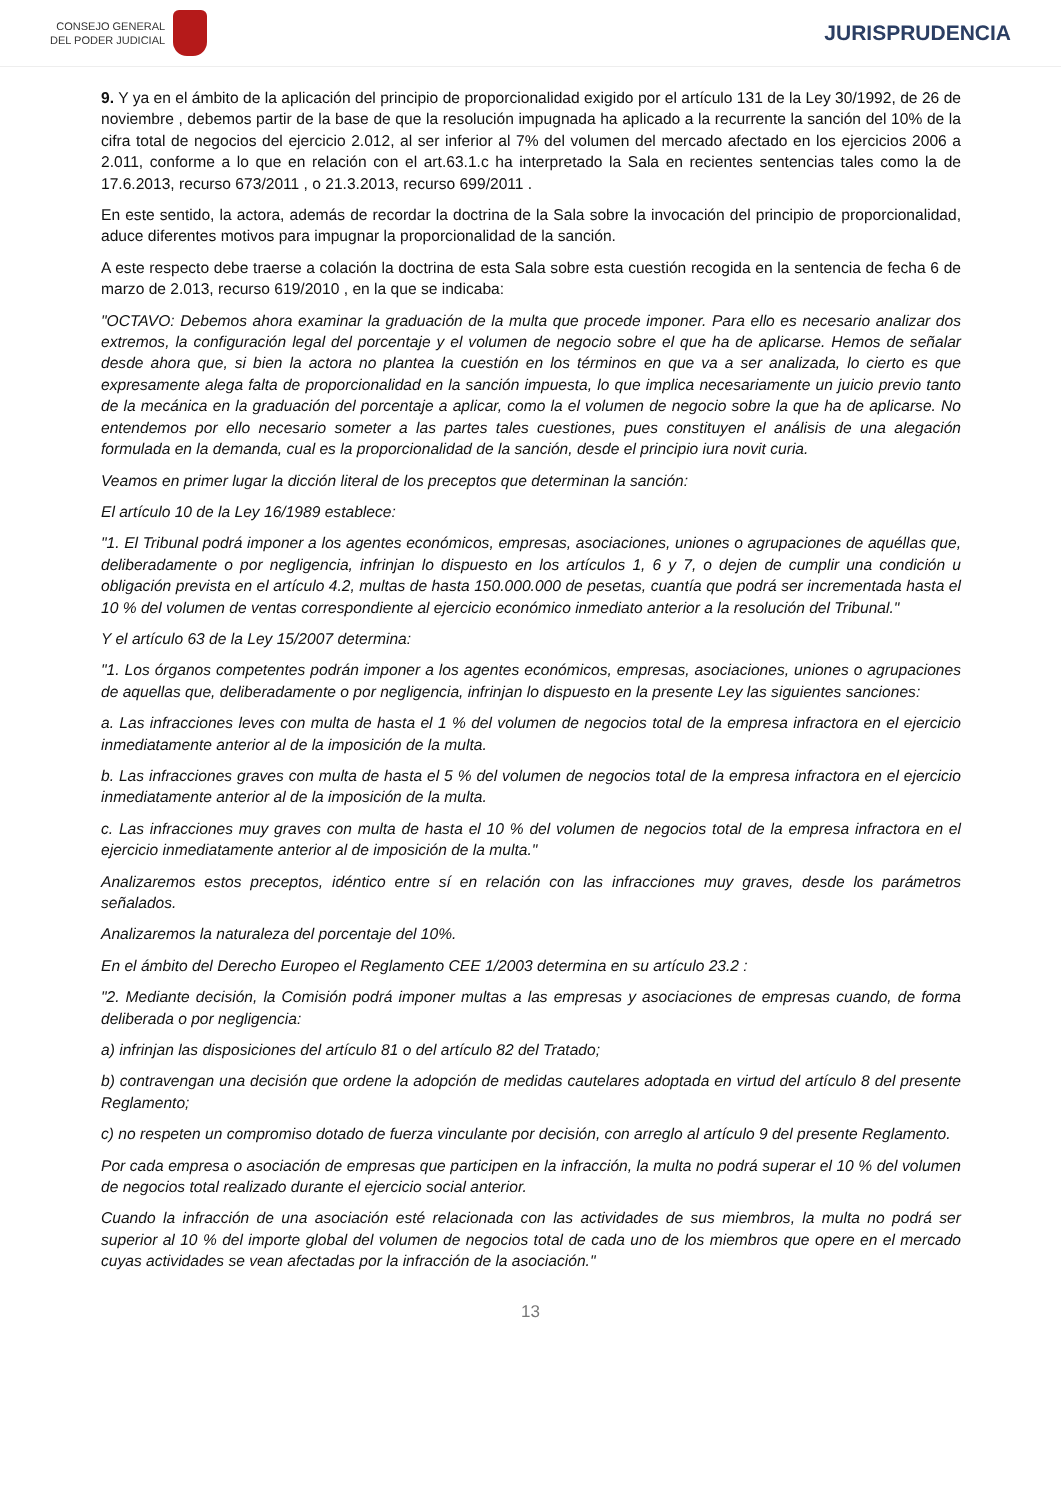CONSEJO GENERAL
DEL PODER JUDICIAL
JURISPRUDENCIA
9. Y ya en el ámbito de la aplicación del principio de proporcionalidad exigido por el artículo 131 de la Ley 30/1992, de 26 de noviembre , debemos partir de la base de que la resolución impugnada ha aplicado a la recurrente la sanción del 10% de la cifra total de negocios del ejercicio 2.012, al ser inferior al 7% del volumen del mercado afectado en los ejercicios 2006 a 2.011, conforme a lo que en relación con el art.63.1.c ha interpretado la Sala en recientes sentencias tales como la de 17.6.2013, recurso 673/2011 , o 21.3.2013, recurso 699/2011 .
En este sentido, la actora, además de recordar la doctrina de la Sala sobre la invocación del principio de proporcionalidad, aduce diferentes motivos para impugnar la proporcionalidad de la sanción.
A este respecto debe traerse a colación la doctrina de esta Sala sobre esta cuestión recogida en la sentencia de fecha 6 de marzo de 2.013, recurso 619/2010 , en la que se indicaba:
"OCTAVO: Debemos ahora examinar la graduación de la multa que procede imponer. Para ello es necesario analizar dos extremos, la configuración legal del porcentaje y el volumen de negocio sobre el que ha de aplicarse. Hemos de señalar desde ahora que, si bien la actora no plantea la cuestión en los términos en que va a ser analizada, lo cierto es que expresamente alega falta de proporcionalidad en la sanción impuesta, lo que implica necesariamente un juicio previo tanto de la mecánica en la graduación del porcentaje a aplicar, como la el volumen de negocio sobre la que ha de aplicarse. No entendemos por ello necesario someter a las partes tales cuestiones, pues constituyen el análisis de una alegación formulada en la demanda, cual es la proporcionalidad de la sanción, desde el principio iura novit curia.
Veamos en primer lugar la dicción literal de los preceptos que determinan la sanción:
El artículo 10 de la Ley 16/1989 establece:
"1. El Tribunal podrá imponer a los agentes económicos, empresas, asociaciones, uniones o agrupaciones de aquéllas que, deliberadamente o por negligencia, infrinjan lo dispuesto en los artículos 1, 6 y 7, o dejen de cumplir una condición u obligación prevista en el artículo 4.2, multas de hasta 150.000.000 de pesetas, cuantía que podrá ser incrementada hasta el 10 % del volumen de ventas correspondiente al ejercicio económico inmediato anterior a la resolución del Tribunal."
Y el artículo 63 de la Ley 15/2007 determina:
"1. Los órganos competentes podrán imponer a los agentes económicos, empresas, asociaciones, uniones o agrupaciones de aquellas que, deliberadamente o por negligencia, infrinjan lo dispuesto en la presente Ley las siguientes sanciones:
a. Las infracciones leves con multa de hasta el 1 % del volumen de negocios total de la empresa infractora en el ejercicio inmediatamente anterior al de la imposición de la multa.
b. Las infracciones graves con multa de hasta el 5 % del volumen de negocios total de la empresa infractora en el ejercicio inmediatamente anterior al de la imposición de la multa.
c. Las infracciones muy graves con multa de hasta el 10 % del volumen de negocios total de la empresa infractora en el ejercicio inmediatamente anterior al de imposición de la multa."
Analizaremos estos preceptos, idéntico entre sí en relación con las infracciones muy graves, desde los parámetros señalados.
Analizaremos la naturaleza del porcentaje del 10%.
En el ámbito del Derecho Europeo el Reglamento CEE 1/2003 determina en su artículo 23.2 :
"2. Mediante decisión, la Comisión podrá imponer multas a las empresas y asociaciones de empresas cuando, de forma deliberada o por negligencia:
a) infrinjan las disposiciones del artículo 81 o del artículo 82 del Tratado;
b) contravengan una decisión que ordene la adopción de medidas cautelares adoptada en virtud del artículo 8 del presente Reglamento;
c) no respeten un compromiso dotado de fuerza vinculante por decisión, con arreglo al artículo 9 del presente Reglamento.
Por cada empresa o asociación de empresas que participen en la infracción, la multa no podrá superar el 10 % del volumen de negocios total realizado durante el ejercicio social anterior.
Cuando la infracción de una asociación esté relacionada con las actividades de sus miembros, la multa no podrá ser superior al 10 % del importe global del volumen de negocios total de cada uno de los miembros que opere en el mercado cuyas actividades se vean afectadas por la infracción de la asociación."
13